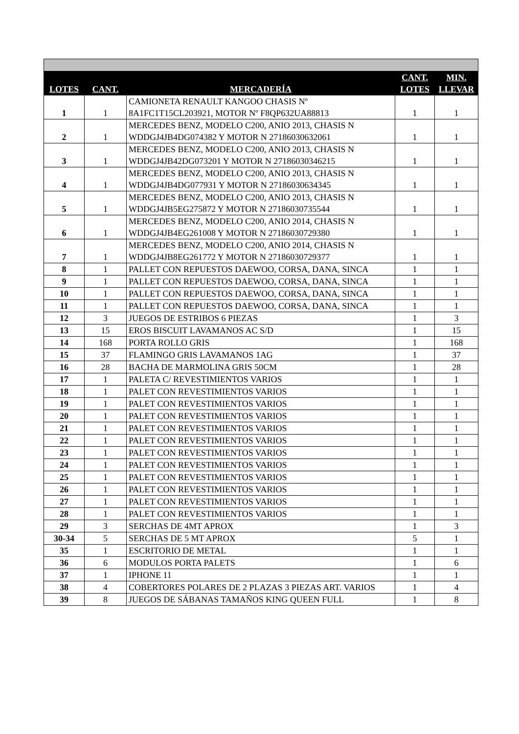| LOTES | CANT. | MERCADERÍA | CANT. LOTES | MIN. LLEVAR |
| --- | --- | --- | --- | --- |
| 1 | 1 | CAMIONETA RENAULT KANGOO CHASIS Nº 8A1FC1T15CL203921, MOTOR Nº F8QP632UA88813 | 1 | 1 |
| 2 | 1 | MERCEDES BENZ, MODELO C200, ANIO 2013, CHASIS N WDDGJ4JB4DG074382 Y MOTOR N 27186030632061 | 1 | 1 |
| 3 | 1 | MERCEDES BENZ, MODELO C200, ANIO 2013, CHASIS N WDDGJ4JB42DG073201 Y MOTOR N 27186030346215 | 1 | 1 |
| 4 | 1 | MERCEDES BENZ, MODELO C200, ANIO 2013, CHASIS N WDDGJ4JB4DG077931 Y MOTOR N 27186030634345 | 1 | 1 |
| 5 | 1 | MERCEDES BENZ, MODELO C200, ANIO 2013, CHASIS N WDDGJ4JB5EG275872 Y MOTOR N 27186030735544 | 1 | 1 |
| 6 | 1 | MERCEDES BENZ, MODELO C200, ANIO 2014, CHASIS N WDDGJ4JB4EG261008 Y MOTOR N 27186030729380 | 1 | 1 |
| 7 | 1 | MERCEDES BENZ, MODELO C200, ANIO 2014, CHASIS N WDDGJ4JB8EG261772 Y MOTOR N 27186030729377 | 1 | 1 |
| 8 | 1 | PALLET CON REPUESTOS DAEWOO, CORSA, DANA, SINCA | 1 | 1 |
| 9 | 1 | PALLET CON REPUESTOS DAEWOO, CORSA, DANA, SINCA | 1 | 1 |
| 10 | 1 | PALLET CON REPUESTOS DAEWOO, CORSA, DANA, SINCA | 1 | 1 |
| 11 | 1 | PALLET CON REPUESTOS DAEWOO, CORSA, DANA, SINCA | 1 | 1 |
| 12 | 3 | JUEGOS DE ESTRIBOS 6 PIEZAS | 1 | 3 |
| 13 | 15 | EROS BISCUIT LAVAMANOS AC S/D | 1 | 15 |
| 14 | 168 | PORTA ROLLO GRIS | 1 | 168 |
| 15 | 37 | FLAMINGO GRIS LAVAMANOS 1AG | 1 | 37 |
| 16 | 28 | BACHA DE MARMOLINA GRIS 50CM | 1 | 28 |
| 17 | 1 | PALETA C/ REVESTIMIENTOS VARIOS | 1 | 1 |
| 18 | 1 | PALET CON REVESTIMIENTOS VARIOS | 1 | 1 |
| 19 | 1 | PALET CON REVESTIMIENTOS VARIOS | 1 | 1 |
| 20 | 1 | PALET CON REVESTIMIENTOS VARIOS | 1 | 1 |
| 21 | 1 | PALET CON REVESTIMIENTOS VARIOS | 1 | 1 |
| 22 | 1 | PALET CON REVESTIMIENTOS VARIOS | 1 | 1 |
| 23 | 1 | PALET CON REVESTIMIENTOS VARIOS | 1 | 1 |
| 24 | 1 | PALET CON REVESTIMIENTOS VARIOS | 1 | 1 |
| 25 | 1 | PALET CON REVESTIMIENTOS VARIOS | 1 | 1 |
| 26 | 1 | PALET CON REVESTIMIENTOS VARIOS | 1 | 1 |
| 27 | 1 | PALET CON REVESTIMIENTOS VARIOS | 1 | 1 |
| 28 | 1 | PALET CON REVESTIMIENTOS VARIOS | 1 | 1 |
| 29 | 3 | SERCHAS DE 4MT APROX | 1 | 3 |
| 30-34 | 5 | SERCHAS DE 5 MT APROX | 5 | 1 |
| 35 | 1 | ESCRITORIO DE METAL | 1 | 1 |
| 36 | 6 | MODULOS PORTA PALETS | 1 | 6 |
| 37 | 1 | IPHONE 11 | 1 | 1 |
| 38 | 4 | COBERTORES POLARES DE 2 PLAZAS 3 PIEZAS ART. VARIOS | 1 | 4 |
| 39 | 8 | JUEGOS DE SÁBANAS TAMAÑOS KING QUEEN FULL | 1 | 8 |